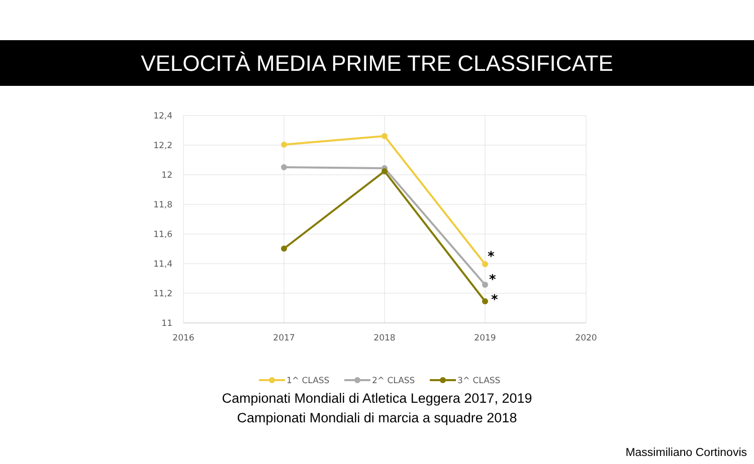VELOCITÀ MEDIA PRIME TRE CLASSIFICATE
12,4
12,2
12
11,8
11,6
11,4
11,2
11
2016
2017
2018
2019
2020
*
*
*
1^ CLASS
2^ CLASS
3^ CLASS
Campionati Mondiali di Atletica Leggera 2017, 2019
Campionati Mondiali di marcia a squadre 2018
Massimiliano Cortinovis